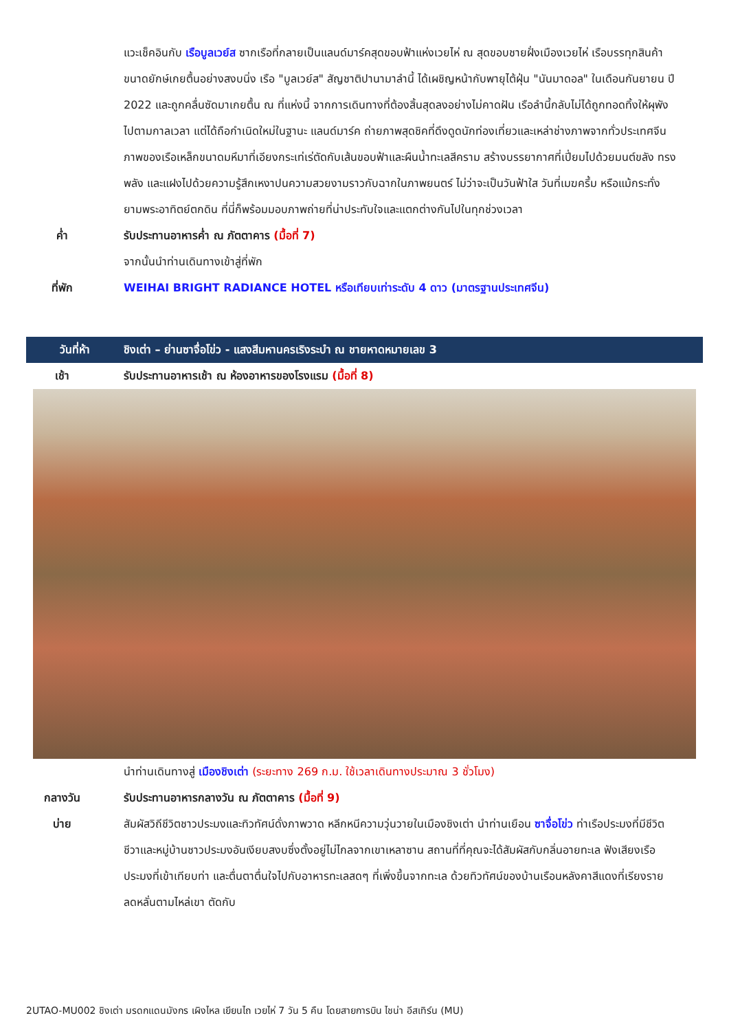แวะเช็คอินกับ เรือบูลเวย์ส ซากเรือที่กลายเป็นแลนด์มาร์คสุดขอบฟ้าแห่งเวยไห่ ณ สุดขอบชายฝั่งเมืองเวยไห่ เรือบรรทุกสินค้าขนาดยักษ์เกยตื้นอย่างสงบนิ่ง เรือ "บูลเวย์ส" สัญชาติปานามาลำนี้ ได้เผชิญหน้ากับพายุไต้ฝุ่น "นันมาดอล" ในเดือนกันยายน ปี 2022 และถูกคลื่นซัดมาเกยตื้น ณ ที่แห่งนี้ จากการเดินทางที่ต้องสิ้นสุดลงอย่างไม่คาดฝัน เรือลำนี้กลับไม่ได้ถูกทอดทิ้งให้ผุพังไปตามกาลเวลา แต่ได้ถือกำเนิดใหม่ในฐานะ แลนด์มาร์ค ถ่ายภาพสุดชิคที่ดึงดูดนักท่องเที่ยวและเหล่าช่างภาพจากทั่วประเทศจีน ภาพของเรือเหล็กขนาดมหึมาที่เอียงกระเท่เร่ตัดกับเส้นขอบฟ้าและผืนน้ำทะเลสีคราม สร้างบรรยากาศที่เปี่ยมไปด้วยมนต์ขลัง ทรงพลัง และแฝงไปด้วยความรู้สึกเหงาปนความสวยงามราวกับฉากในภาพยนตร์ ไม่ว่าจะเป็นวันฟ้าใส วันที่เมฆครึ้ม หรือแม้กระทั่งยามพระอาทิตย์ตกดิน ที่นี่ก็พร้อมมอบภาพถ่ายที่น่าประทับใจและแตกต่างกันไปในทุกช่วงเวลา
ค่ำ รับประทานอาหารค่ำ ณ ภัตตาคาร (มื้อที่ 7)
จากนั้นนำท่านเดินทางเข้าสู่ที่พัก
ที่พัก WEIHAI BRIGHT RADIANCE HOTEL หรือเทียบเท่าระดับ 4 ดาว (มาตรฐานประเทศจีน)
วันที่ห้า ชิงเต่า – ย่านซาจื่อโข่ว - แสงสีมหานครเริงระบำ ณ ชายหาดหมายเลข 3
เช้า รับประทานอาหารเช้า ณ ห้องอาหารของโรงแรม (มื้อที่ 8)
นำท่านเดินทางสู่ เมืองชิงเต่า (ระยะทาง 269 ก.ม. ใช้เวลาเดินทางประมาณ 3 ชั่วโมง)
กลางวัน รับประทานอาหารกลางวัน ณ ภัตตาคาร (มื้อที่ 9)
บ่าย สัมผัสวิถีชีวิตชาวประมงและทิวทัศน์ดั่งภาพวาด หลีกหนีความวุ่นวายในเมืองชิงเต่า นำท่านเยือน ซาจื่อโข่ว ท่าเรือประมงที่มีชีวิตชีวาและหมู่บ้านชาวประมงอันเงียบสงบซึ่งตั้งอยู่ไม่ไกลจากเขาเหลาซาน สถานที่ที่คุณจะได้สัมผัสกับกลิ่นอายทะเล ฟังเสียงเรือประมงที่เข้าเทียบท่า และตื่นตาตื่นใจไปกับอาหารทะเลสดๆ ที่เพิ่งขึ้นจากทะเล ด้วยทิวทัศน์ของบ้านเรือนหลังคาสีแดงที่เรียงรายลดหลั่นตามไหล่เขา ตัดกับ
2UTAO-MU002 ชิงเต่า มรดกแดนมังกร เผิงไหล เยียนไถ เวยไห่ 7 วัน 5 คืน โดยสายการบิน ไชน่า อีสเทิร์น (MU)